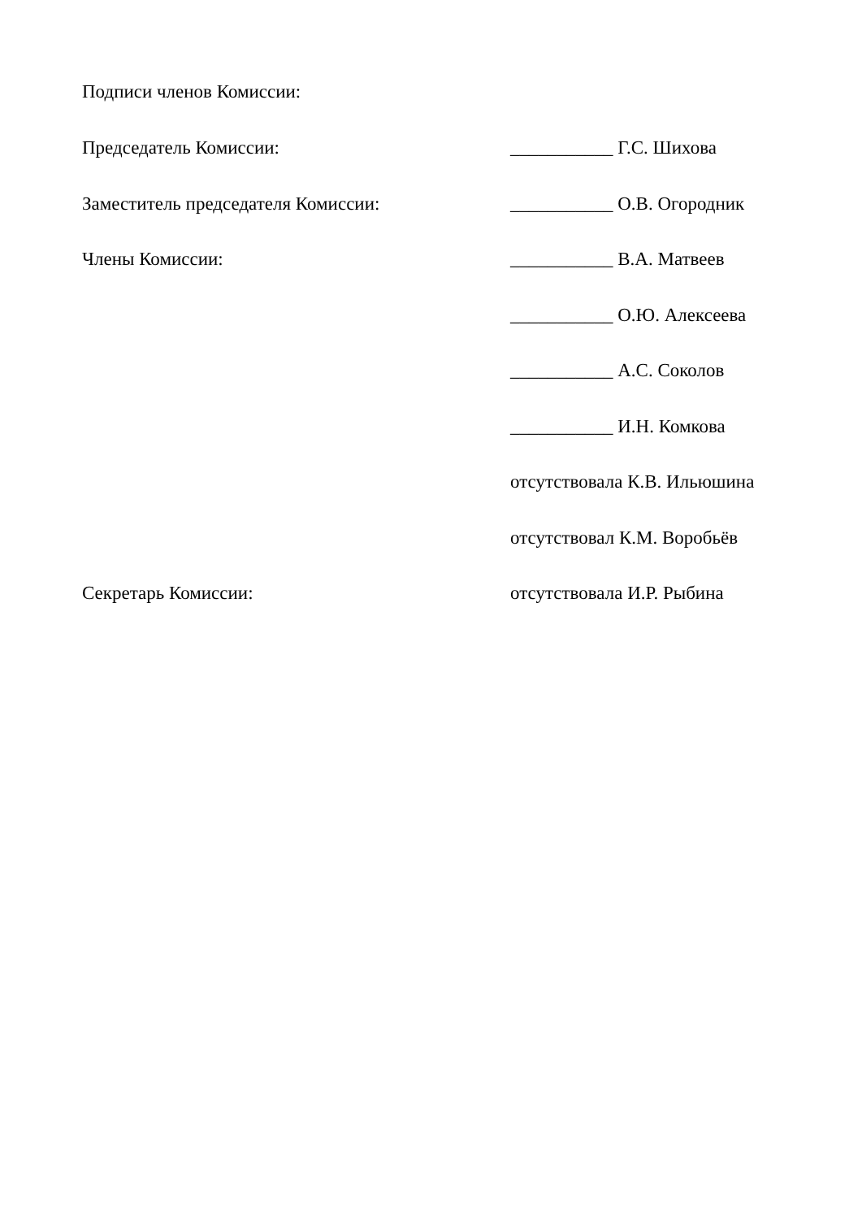Подписи членов Комиссии:
Председатель Комиссии: ___________ Г.С. Шихова
Заместитель председателя Комиссии: ___________ О.В. Огородник
Члены Комиссии: ___________ В.А. Матвеев
___________ О.Ю. Алексеева
___________ А.С. Соколов
___________ И.Н. Комкова
отсутствовала К.В. Ильюшина
отсутствовал К.М. Воробьёв
Секретарь Комиссии: отсутствовала И.Р. Рыбина